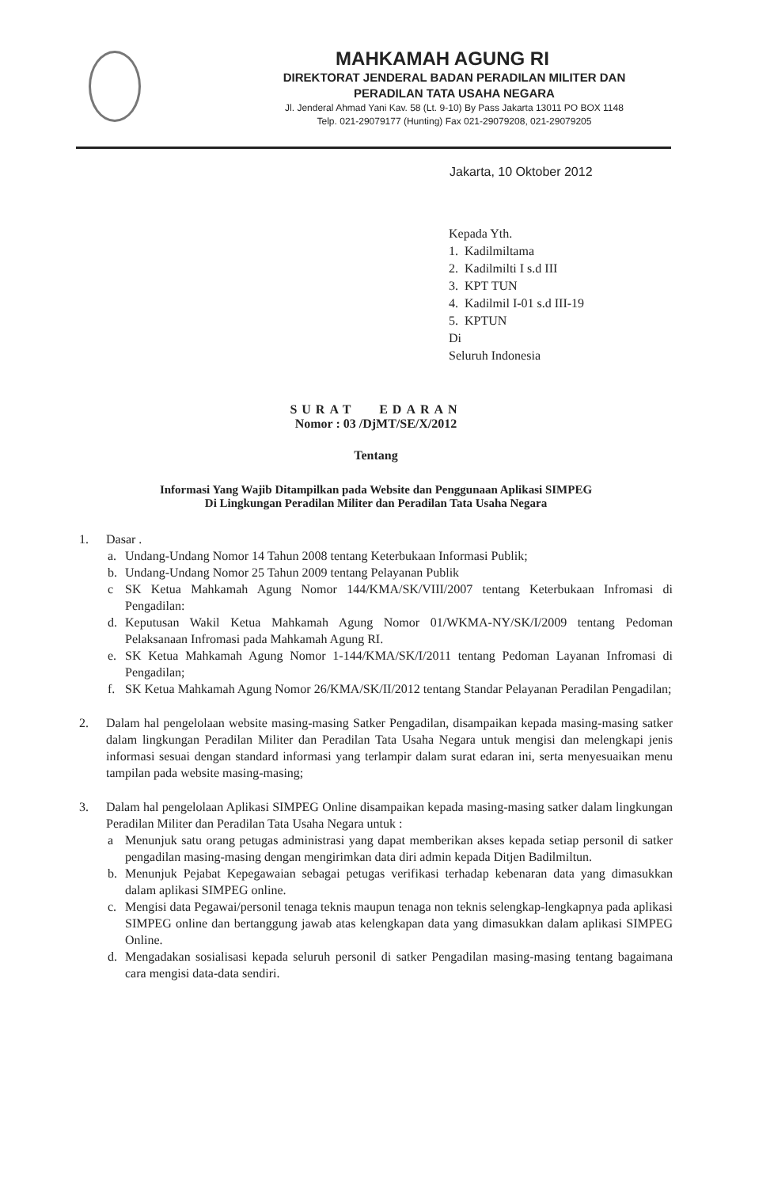MAHKAMAH AGUNG RI
DIREKTORAT JENDERAL BADAN PERADILAN MILITER DAN
PERADILAN TATA USAHA NEGARA
Jl. Jenderal Ahmad Yani Kav. 58 (Lt. 9-10) By Pass Jakarta 13011 PO BOX 1148
Telp. 021-29079177 (Hunting) Fax 021-29079208, 021-29079205
Jakarta, 10 Oktober 2012
Kepada Yth.
1. Kadilmiltama
2. Kadilmilti I s.d III
3. KPT TUN
4. Kadilmil I-01 s.d III-19
5. KPTUN
Di
Seluruh Indonesia
SURAT EDARAN
Nomor : 03 /DjMT/SE/X/2012
Tentang
Informasi Yang Wajib Ditampilkan pada Website dan Penggunaan Aplikasi SIMPEG
Di Lingkungan Peradilan Militer dan Peradilan Tata Usaha Negara
1. Dasar .
a. Undang-Undang Nomor 14 Tahun 2008 tentang Keterbukaan Informasi Publik;
b. Undang-Undang Nomor 25 Tahun 2009 tentang Pelayanan Publik
c SK Ketua Mahkamah Agung Nomor 144/KMA/SK/VIII/2007 tentang Keterbukaan Infromasi di Pengadilan:
d. Keputusan Wakil Ketua Mahkamah Agung Nomor 01/WKMA-NY/SK/I/2009 tentang Pedoman Pelaksanaan Infromasi pada Mahkamah Agung RI.
e. SK Ketua Mahkamah Agung Nomor 1-144/KMA/SK/I/2011 tentang Pedoman Layanan Infromasi di Pengadilan;
f. SK Ketua Mahkamah Agung Nomor 26/KMA/SK/II/2012 tentang Standar Pelayanan Peradilan Pengadilan;
2. Dalam hal pengelolaan website masing-masing Satker Pengadilan, disampaikan kepada masing-masing satker dalam lingkungan Peradilan Militer dan Peradilan Tata Usaha Negara untuk mengisi dan melengkapi jenis informasi sesuai dengan standard informasi yang terlampir dalam surat edaran ini, serta menyesuaikan menu tampilan pada website masing-masing;
3. Dalam hal pengelolaan Aplikasi SIMPEG Online disampaikan kepada masing-masing satker dalam lingkungan Peradilan Militer dan Peradilan Tata Usaha Negara untuk :
a Menunjuk satu orang petugas administrasi yang dapat memberikan akses kepada setiap personil di satker pengadilan masing-masing dengan mengirimkan data diri admin kepada Ditjen Badilmiltun.
b. Menunjuk Pejabat Kepegawaian sebagai petugas verifikasi terhadap kebenaran data yang dimasukkan dalam aplikasi SIMPEG online.
c. Mengisi data Pegawai/personil tenaga teknis maupun tenaga non teknis selengkap-lengkapnya pada aplikasi SIMPEG online dan bertanggung jawab atas kelengkapan data yang dimasukkan dalam aplikasi SIMPEG Online.
d. Mengadakan sosialisasi kepada seluruh personil di satker Pengadilan masing-masing tentang bagaimana cara mengisi data-data sendiri.